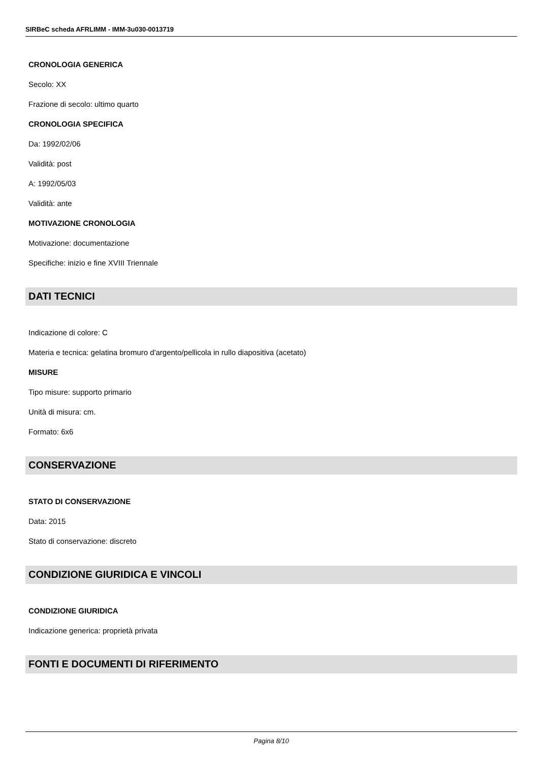SIRBeC scheda AFRLIMM - IMM-3u030-0013719
CRONOLOGIA GENERICA
Secolo: XX
Frazione di secolo: ultimo quarto
CRONOLOGIA SPECIFICA
Da: 1992/02/06
Validità: post
A: 1992/05/03
Validità: ante
MOTIVAZIONE CRONOLOGIA
Motivazione: documentazione
Specifiche: inizio e fine XVIII Triennale
DATI TECNICI
Indicazione di colore: C
Materia e tecnica: gelatina bromuro d'argento/pellicola in rullo diapositiva (acetato)
MISURE
Tipo misure: supporto primario
Unità di misura: cm.
Formato: 6x6
CONSERVAZIONE
STATO DI CONSERVAZIONE
Data: 2015
Stato di conservazione: discreto
CONDIZIONE GIURIDICA E VINCOLI
CONDIZIONE GIURIDICA
Indicazione generica: proprietà privata
FONTI E DOCUMENTI DI RIFERIMENTO
Pagina 8/10